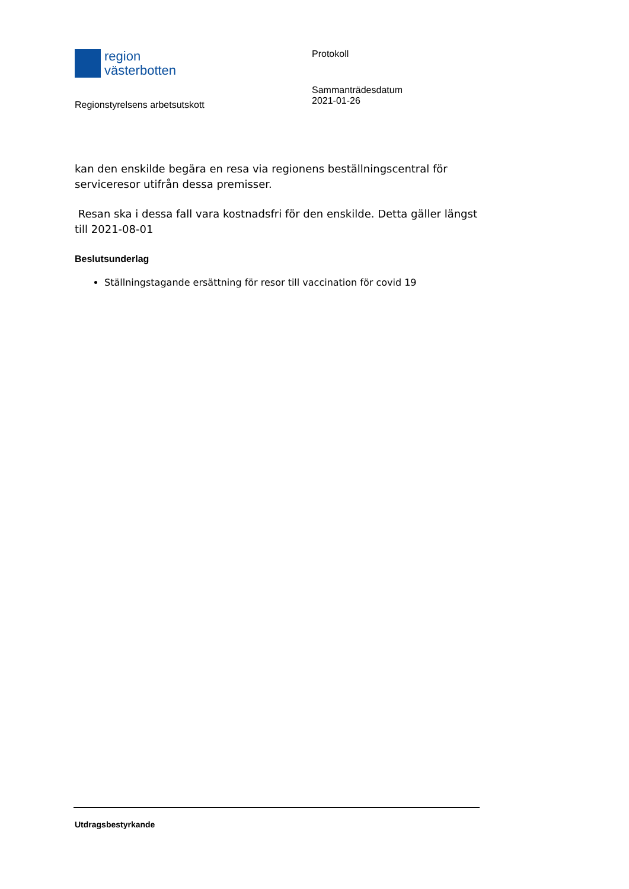region
västerbotten
Regionstyrelsens arbetsutskott
Protokoll
Sammanträdesdatum
2021-01-26
kan den enskilde begära en resa via regionens beställningscentral för serviceresor utifrån dessa premisser.
Resan ska i dessa fall vara kostnadsfri för den enskilde. Detta gäller längst till 2021-08-01
Beslutsunderlag
Ställningstagande ersättning för resor till vaccination för covid 19
Utdragsbestyrkande